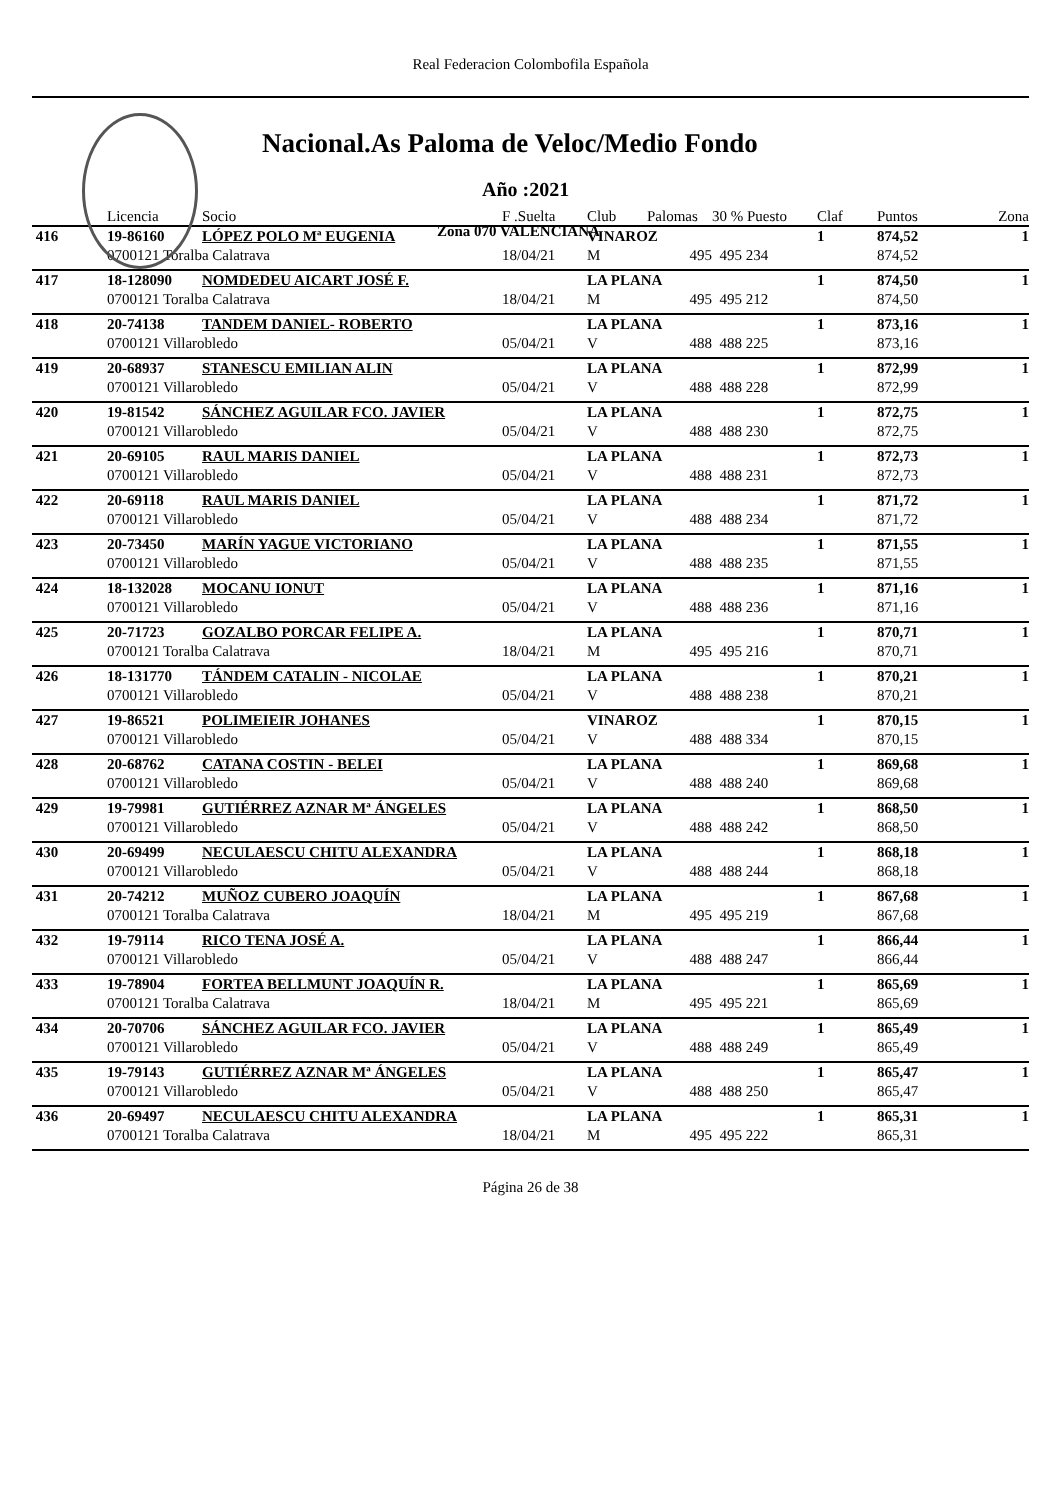Real Federacion Colombofila Española
Nacional.As Paloma de Veloc/Medio Fondo
Año :2021
Zona 070 VALENCIANA
| | Licencia | Socio | F .Suelta | Club | Palomas | 30 % Puesto | Claf | Puntos | Zona |
| --- | --- | --- | --- | --- | --- | --- | --- | --- | --- |
| 416 | 19-86160 | LÓPEZ POLO Mª EUGENIA | | VINAROZ | | | 1 | 874,52 | 1 |
| | 0700121 Toralba Calatrava | | 18/04/21 | M | 495 | 495 234 | | 874,52 | |
| 417 | 18-128090 | NOMDEDEU AICART JOSÉ F. | | LA PLANA | | | 1 | 874,50 | 1 |
| | 0700121 Toralba Calatrava | | 18/04/21 | M | 495 | 495 212 | | 874,50 | |
| 418 | 20-74138 | TANDEM DANIEL- ROBERTO | | LA PLANA | | | 1 | 873,16 | 1 |
| | 0700121 Villarobledo | | 05/04/21 | V | 488 | 488 225 | | 873,16 | |
| 419 | 20-68937 | STANESCU EMILIAN ALIN | | LA PLANA | | | 1 | 872,99 | 1 |
| | 0700121 Villarobledo | | 05/04/21 | V | 488 | 488 228 | | 872,99 | |
| 420 | 19-81542 | SÁNCHEZ AGUILAR FCO. JAVIER | | LA PLANA | | | 1 | 872,75 | 1 |
| | 0700121 Villarobledo | | 05/04/21 | V | 488 | 488 230 | | 872,75 | |
| 421 | 20-69105 | RAUL MARIS DANIEL | | LA PLANA | | | 1 | 872,73 | 1 |
| | 0700121 Villarobledo | | 05/04/21 | V | 488 | 488 231 | | 872,73 | |
| 422 | 20-69118 | RAUL MARIS DANIEL | | LA PLANA | | | 1 | 871,72 | 1 |
| | 0700121 Villarobledo | | 05/04/21 | V | 488 | 488 234 | | 871,72 | |
| 423 | 20-73450 | MARÍN YAGUE VICTORIANO | | LA PLANA | | | 1 | 871,55 | 1 |
| | 0700121 Villarobledo | | 05/04/21 | V | 488 | 488 235 | | 871,55 | |
| 424 | 18-132028 | MOCANU IONUT | | LA PLANA | | | 1 | 871,16 | 1 |
| | 0700121 Villarobledo | | 05/04/21 | V | 488 | 488 236 | | 871,16 | |
| 425 | 20-71723 | GOZALBO PORCAR FELIPE A. | | LA PLANA | | | 1 | 870,71 | 1 |
| | 0700121 Toralba Calatrava | | 18/04/21 | M | 495 | 495 216 | | 870,71 | |
| 426 | 18-131770 | TÁNDEM CATALIN - NICOLAE | | LA PLANA | | | 1 | 870,21 | 1 |
| | 0700121 Villarobledo | | 05/04/21 | V | 488 | 488 238 | | 870,21 | |
| 427 | 19-86521 | POLIMEIEIR JOHANES | | VINAROZ | | | 1 | 870,15 | 1 |
| | 0700121 Villarobledo | | 05/04/21 | V | 488 | 488 334 | | 870,15 | |
| 428 | 20-68762 | CATANA COSTIN - BELEI | | LA PLANA | | | 1 | 869,68 | 1 |
| | 0700121 Villarobledo | | 05/04/21 | V | 488 | 488 240 | | 869,68 | |
| 429 | 19-79981 | GUTIÉRREZ AZNAR Mª ÁNGELES | | LA PLANA | | | 1 | 868,50 | 1 |
| | 0700121 Villarobledo | | 05/04/21 | V | 488 | 488 242 | | 868,50 | |
| 430 | 20-69499 | NECULAESCU CHITU ALEXANDRA | | LA PLANA | | | 1 | 868,18 | 1 |
| | 0700121 Villarobledo | | 05/04/21 | V | 488 | 488 244 | | 868,18 | |
| 431 | 20-74212 | MUÑOZ CUBERO JOAQUÍN | | LA PLANA | | | 1 | 867,68 | 1 |
| | 0700121 Toralba Calatrava | | 18/04/21 | M | 495 | 495 219 | | 867,68 | |
| 432 | 19-79114 | RICO TENA JOSÉ A. | | LA PLANA | | | 1 | 866,44 | 1 |
| | 0700121 Villarobledo | | 05/04/21 | V | 488 | 488 247 | | 866,44 | |
| 433 | 19-78904 | FORTEA BELLMUNT JOAQUÍN R. | | LA PLANA | | | 1 | 865,69 | 1 |
| | 0700121 Toralba Calatrava | | 18/04/21 | M | 495 | 495 221 | | 865,69 | |
| 434 | 20-70706 | SÁNCHEZ AGUILAR FCO. JAVIER | | LA PLANA | | | 1 | 865,49 | 1 |
| | 0700121 Villarobledo | | 05/04/21 | V | 488 | 488 249 | | 865,49 | |
| 435 | 19-79143 | GUTIÉRREZ AZNAR Mª ÁNGELES | | LA PLANA | | | 1 | 865,47 | 1 |
| | 0700121 Villarobledo | | 05/04/21 | V | 488 | 488 250 | | 865,47 | |
| 436 | 20-69497 | NECULAESCU CHITU ALEXANDRA | | LA PLANA | | | 1 | 865,31 | 1 |
| | 0700121 Toralba Calatrava | | 18/04/21 | M | 495 | 495 222 | | 865,31 | |
Página 26 de 38